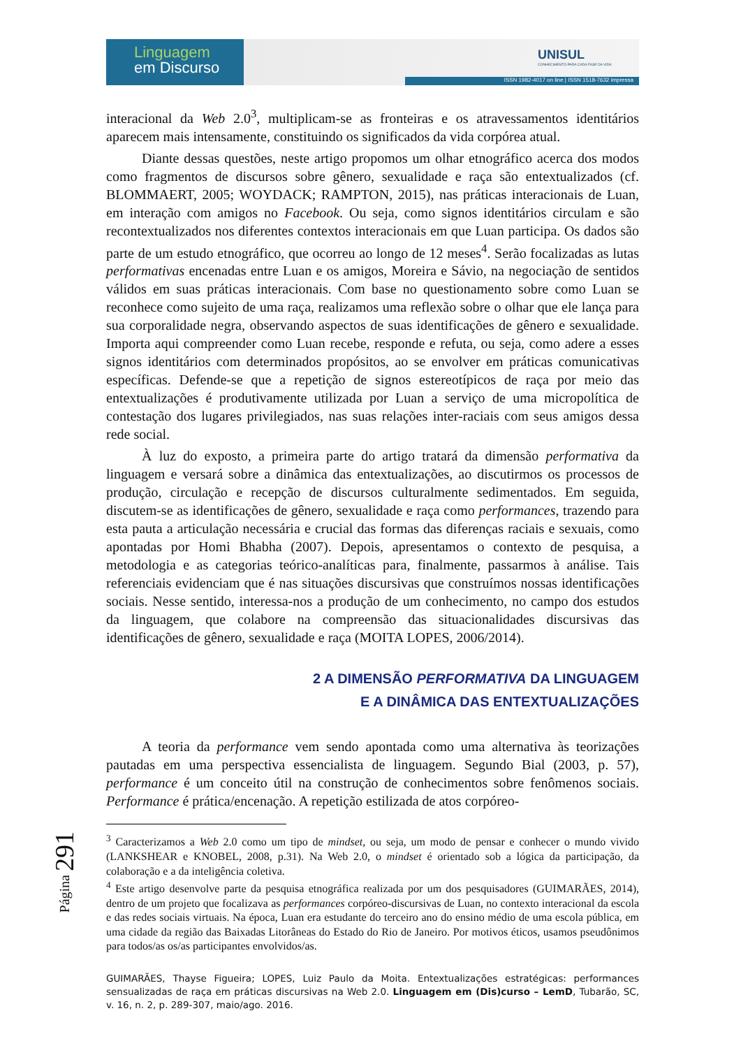Linguagem
em Discurso
UNISUL
CONHECIMENTO PARA CADA FASE DA VIDA
ISSN 1982-4017 on line | ISSN 1518-7632 impressa
interacional da Web 2.0<sup>3</sup>, multiplicam-se as fronteiras e os atravessamentos identitários aparecem mais intensamente, constituindo os significados da vida corpórea atual.
Diante dessas questões, neste artigo propomos um olhar etnográfico acerca dos modos como fragmentos de discursos sobre gênero, sexualidade e raça são entextualizados (cf. BLOMMAERT, 2005; WOYDACK; RAMPTON, 2015), nas práticas interacionais de Luan, em interação com amigos no Facebook. Ou seja, como signos identitários circulam e são recontextualizados nos diferentes contextos interacionais em que Luan participa. Os dados são parte de um estudo etnográfico, que ocorreu ao longo de 12 meses<sup>4</sup>. Serão focalizadas as lutas performativas encenadas entre Luan e os amigos, Moreira e Sávio, na negociação de sentidos válidos em suas práticas interacionais. Com base no questionamento sobre como Luan se reconhece como sujeito de uma raça, realizamos uma reflexão sobre o olhar que ele lança para sua corporalidade negra, observando aspectos de suas identificações de gênero e sexualidade. Importa aqui compreender como Luan recebe, responde e refuta, ou seja, como adere a esses signos identitários com determinados propósitos, ao se envolver em práticas comunicativas específicas. Defende-se que a repetição de signos estereotípicos de raça por meio das entextualizações é produtivamente utilizada por Luan a serviço de uma micropolítica de contestação dos lugares privilegiados, nas suas relações inter-raciais com seus amigos dessa rede social.
À luz do exposto, a primeira parte do artigo tratará da dimensão performativa da linguagem e versará sobre a dinâmica das entextualizações, ao discutirmos os processos de produção, circulação e recepção de discursos culturalmente sedimentados. Em seguida, discutem-se as identificações de gênero, sexualidade e raça como performances, trazendo para esta pauta a articulação necessária e crucial das formas das diferenças raciais e sexuais, como apontadas por Homi Bhabha (2007). Depois, apresentamos o contexto de pesquisa, a metodologia e as categorias teórico-analíticas para, finalmente, passarmos à análise. Tais referenciais evidenciam que é nas situações discursivas que construímos nossas identificações sociais. Nesse sentido, interessa-nos a produção de um conhecimento, no campo dos estudos da linguagem, que colabore na compreensão das situacionalidades discursivas das identificações de gênero, sexualidade e raça (MOITA LOPES, 2006/2014).
2 A DIMENSÃO PERFORMATIVA DA LINGUAGEM
E A DINÂMICA DAS ENTEXTUALIZAÇÕES
A teoria da performance vem sendo apontada como uma alternativa às teorizações pautadas em uma perspectiva essencialista de linguagem. Segundo Bial (2003, p. 57), performance é um conceito útil na construção de conhecimentos sobre fenômenos sociais. Performance é prática/encenação. A repetição estilizada de atos corpóreo-
<sup>3</sup> Caracterizamos a Web 2.0 como um tipo de mindset, ou seja, um modo de pensar e conhecer o mundo vivido (LANKSHEAR e KNOBEL, 2008, p.31). Na Web 2.0, o mindset é orientado sob a lógica da participação, da colaboração e a da inteligência coletiva.
<sup>4</sup> Este artigo desenvolve parte da pesquisa etnográfica realizada por um dos pesquisadores (GUIMARÃES, 2014), dentro de um projeto que focalizava as performances corpóreo-discursivas de Luan, no contexto interacional da escola e das redes sociais virtuais. Na época, Luan era estudante do terceiro ano do ensino médio de uma escola pública, em uma cidade da região das Baixadas Litorâneas do Estado do Rio de Janeiro. Por motivos éticos, usamos pseudônimos para todos/as os/as participantes envolvidos/as.
GUIMARÃES, Thayse Figueira; LOPES, Luiz Paulo da Moita. Entextualizações estratégicas: performances sensualizadas de raça em práticas discursivas na Web 2.0. Linguagem em (Dis)curso – LemD, Tubarão, SC, v. 16, n. 2, p. 289-307, maio/ago. 2016.
Página 291